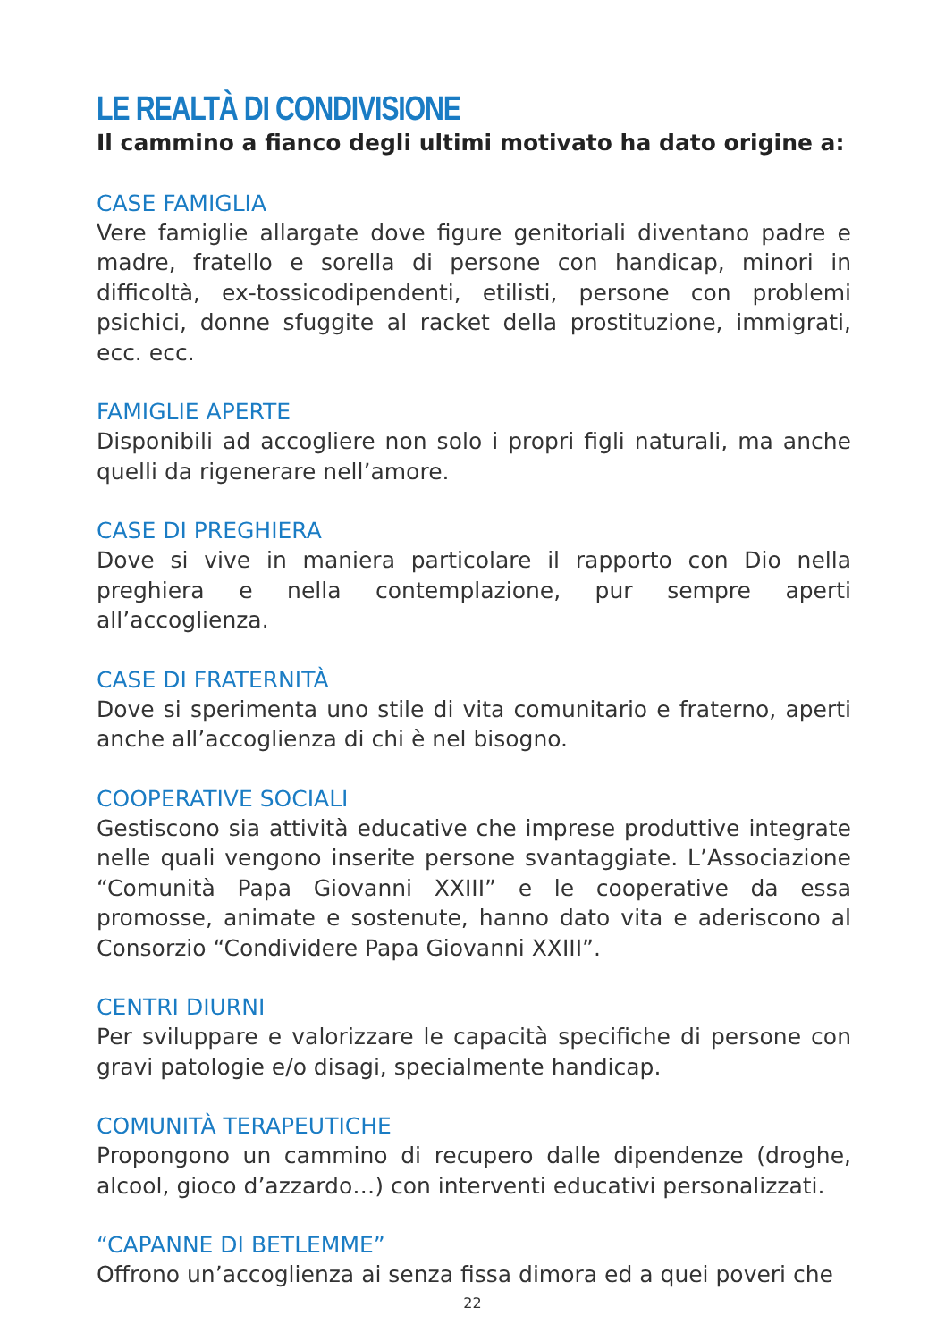LE REALTÀ DI CONDIVISIONE
Il cammino a fianco degli ultimi motivato ha dato origine a:
CASE FAMIGLIA
Vere famiglie allargate dove figure genitoriali diventano padre e madre, fratello e sorella di persone con handicap, minori in difficoltà, ex-tossicodipendenti, etilisti, persone con problemi psichici, donne sfuggite al racket della prostituzione, immigrati, ecc. ecc.
FAMIGLIE APERTE
Disponibili ad accogliere non solo i propri figli naturali, ma anche quelli da rigenerare nell’amore.
CASE DI PREGHIERA
Dove si vive in maniera particolare il rapporto con Dio nella preghiera e nella contemplazione, pur sempre aperti all’accoglienza.
CASE DI FRATERNITÀ
Dove si sperimenta uno stile di vita comunitario e fraterno, aperti anche all’accoglienza di chi è nel bisogno.
COOPERATIVE SOCIALI
Gestiscono sia attività educative che imprese produttive integrate nelle quali vengono inserite persone svantaggiate. L’Associazione “Comunità Papa Giovanni XXIII” e le cooperative da essa promosse, animate e sostenute, hanno dato vita e aderiscono al Consorzio “Condividere Papa Giovanni XXIII”.
CENTRI DIURNI
Per sviluppare e valorizzare le capacità specifiche di persone con gravi patologie e/o disagi, specialmente handicap.
COMUNITÀ TERAPEUTICHE
Propongono un cammino di recupero dalle dipendenze (droghe, alcool, gioco d’azzardo…) con interventi educativi personalizzati.
“CAPANNE DI BETLEMME”
Offrono un’accoglienza ai senza fissa dimora ed a quei poveri che
22